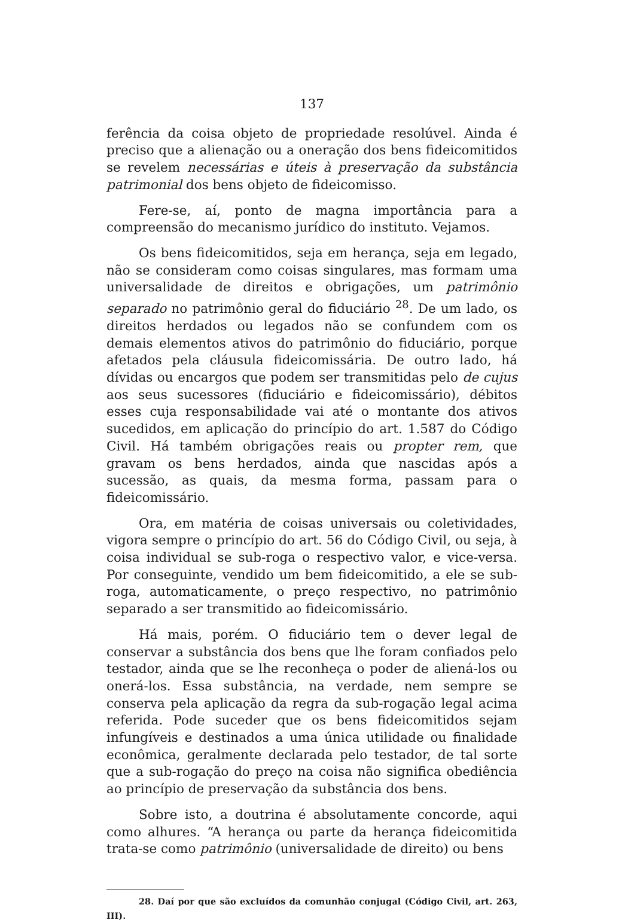137
ferência da coisa objeto de propriedade resolúvel. Ainda é preciso que a alienação ou a oneração dos bens fideicomitidos se revelem necessárias e úteis à preservação da substância patrimonial dos bens objeto de fideicomisso.
Fere-se, aí, ponto de magna importância para a compreensão do mecanismo jurídico do instituto. Vejamos.
Os bens fideicomitidos, seja em herança, seja em legado, não se consideram como coisas singulares, mas formam uma universalidade de direitos e obrigações, um patrimônio separado no patrimônio geral do fiduciário <sup>28</sup>. De um lado, os direitos herdados ou legados não se confundem com os demais elementos ativos do patrimônio do fiduciário, porque afetados pela cláusula fideicomissária. De outro lado, há dívidas ou encargos que podem ser transmitidas pelo de cujus aos seus sucessores (fiduciário e fideicomissário), débitos esses cuja responsabilidade vai até o montante dos ativos sucedidos, em aplicação do princípio do art. 1.587 do Código Civil. Há também obrigações reais ou propter rem, que gravam os bens herdados, ainda que nascidas após a sucessão, as quais, da mesma forma, passam para o fideicomissário.
Ora, em matéria de coisas universais ou coletividades, vigora sempre o princípio do art. 56 do Código Civil, ou seja, à coisa individual se sub-roga o respectivo valor, e vice-versa. Por conseguinte, vendido um bem fideicomitido, a ele se sub-roga, automaticamente, o preço respectivo, no patrimônio separado a ser transmitido ao fideicomissário.
Há mais, porém. O fiduciário tem o dever legal de conservar a substância dos bens que lhe foram confiados pelo testador, ainda que se lhe reconheça o poder de aliená-los ou onerá-los. Essa substância, na verdade, nem sempre se conserva pela aplicação da regra da sub-rogação legal acima referida. Pode suceder que os bens fideicomitidos sejam infungíveis e destinados a uma única utilidade ou finalidade econômica, geralmente declarada pelo testador, de tal sorte que a sub-rogação do preço na coisa não significa obediência ao princípio de preservação da substância dos bens.
Sobre isto, a doutrina é absolutamente concorde, aqui como alhures. “A herança ou parte da herança fideicomitida trata-se como patrimônio (universalidade de direito) ou bens
28. Daí por que são excluídos da comunhão conjugal (Código Civil, art. 263, III).